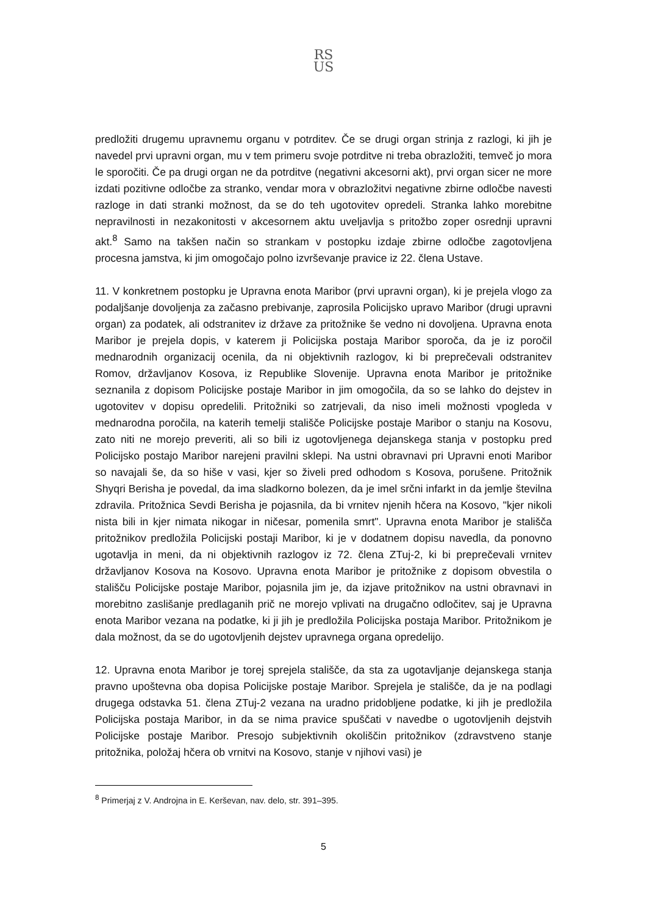RS
US
predložiti drugemu upravnemu organu v potrditev. Če se drugi organ strinja z razlogi, ki jih je navedel prvi upravni organ, mu v tem primeru svoje potrditve ni treba obrazložiti, temveč jo mora le sporočiti. Če pa drugi organ ne da potrditve (negativni akcesorni akt), prvi organ sicer ne more izdati pozitivne odločbe za stranko, vendar mora v obrazložitvi negativne zbirne odločbe navesti razloge in dati stranki možnost, da se do teh ugotovitev opredeli. Stranka lahko morebitne nepravilnosti in nezakonitosti v akcesornem aktu uveljavlja s pritožbo zoper osrednji upravni akt.<sup>8</sup> Samo na takšen način so strankam v postopku izdaje zbirne odločbe zagotovljena procesna jamstva, ki jim omogočajo polno izvrševanje pravice iz 22. člena Ustave.
11. V konkretnem postopku je Upravna enota Maribor (prvi upravni organ), ki je prejela vlogo za podaljšanje dovoljenja za začasno prebivanje, zaprosila Policijsko upravo Maribor (drugi upravni organ) za podatek, ali odstranitev iz države za pritožnike še vedno ni dovoljena. Upravna enota Maribor je prejela dopis, v katerem ji Policijska postaja Maribor sporoča, da je iz poročil mednarodnih organizacij ocenila, da ni objektivnih razlogov, ki bi preprečevali odstranitev Romov, državljanov Kosova, iz Republike Slovenije. Upravna enota Maribor je pritožnike seznanila z dopisom Policijske postaje Maribor in jim omogočila, da so se lahko do dejstev in ugotovitev v dopisu opredelili. Pritožniki so zatrjevali, da niso imeli možnosti vpogleda v mednarodna poročila, na katerih temelji stališče Policijske postaje Maribor o stanju na Kosovu, zato niti ne morejo preveriti, ali so bili iz ugotovljenega dejanskega stanja v postopku pred Policijsko postajo Maribor narejeni pravilni sklepi. Na ustni obravnavi pri Upravni enoti Maribor so navajali še, da so hiše v vasi, kjer so živeli pred odhodom s Kosova, porušene. Pritožnik Shyqri Berisha je povedal, da ima sladkorno bolezen, da je imel srčni infarkt in da jemlje številna zdravila. Pritožnica Sevdi Berisha je pojasnila, da bi vrnitev njenih hčera na Kosovo, "kjer nikoli nista bili in kjer nimata nikogar in ničesar, pomenila smrt". Upravna enota Maribor je stališča pritožnikov predložila Policijski postaji Maribor, ki je v dodatnem dopisu navedla, da ponovno ugotavlja in meni, da ni objektivnih razlogov iz 72. člena ZTuj-2, ki bi preprečevali vrnitev državljanov Kosova na Kosovo. Upravna enota Maribor je pritožnike z dopisom obvestila o stališču Policijske postaje Maribor, pojasnila jim je, da izjave pritožnikov na ustni obravnavi in morebitno zaslišanje predlaganih prič ne morejo vplivati na drugačno odločitev, saj je Upravna enota Maribor vezana na podatke, ki ji jih je predložila Policijska postaja Maribor. Pritožnikom je dala možnost, da se do ugotovljenih dejstev upravnega organa opredelijo.
12. Upravna enota Maribor je torej sprejela stališče, da sta za ugotavljanje dejanskega stanja pravno upoštevna oba dopisa Policijske postaje Maribor. Sprejela je stališče, da je na podlagi drugega odstavka 51. člena ZTuj-2 vezana na uradno pridobljene podatke, ki jih je predložila Policijska postaja Maribor, in da se nima pravice spuščati v navedbe o ugotovljenih dejstvih Policijske postaje Maribor. Presojo subjektivnih okoliščin pritožnikov (zdravstveno stanje pritožnika, položaj hčera ob vrnitvi na Kosovo, stanje v njihovi vasi) je
<sup>8</sup> Primerjaj z V. Androjna in E. Kerševan, nav. delo, str. 391–395.
5